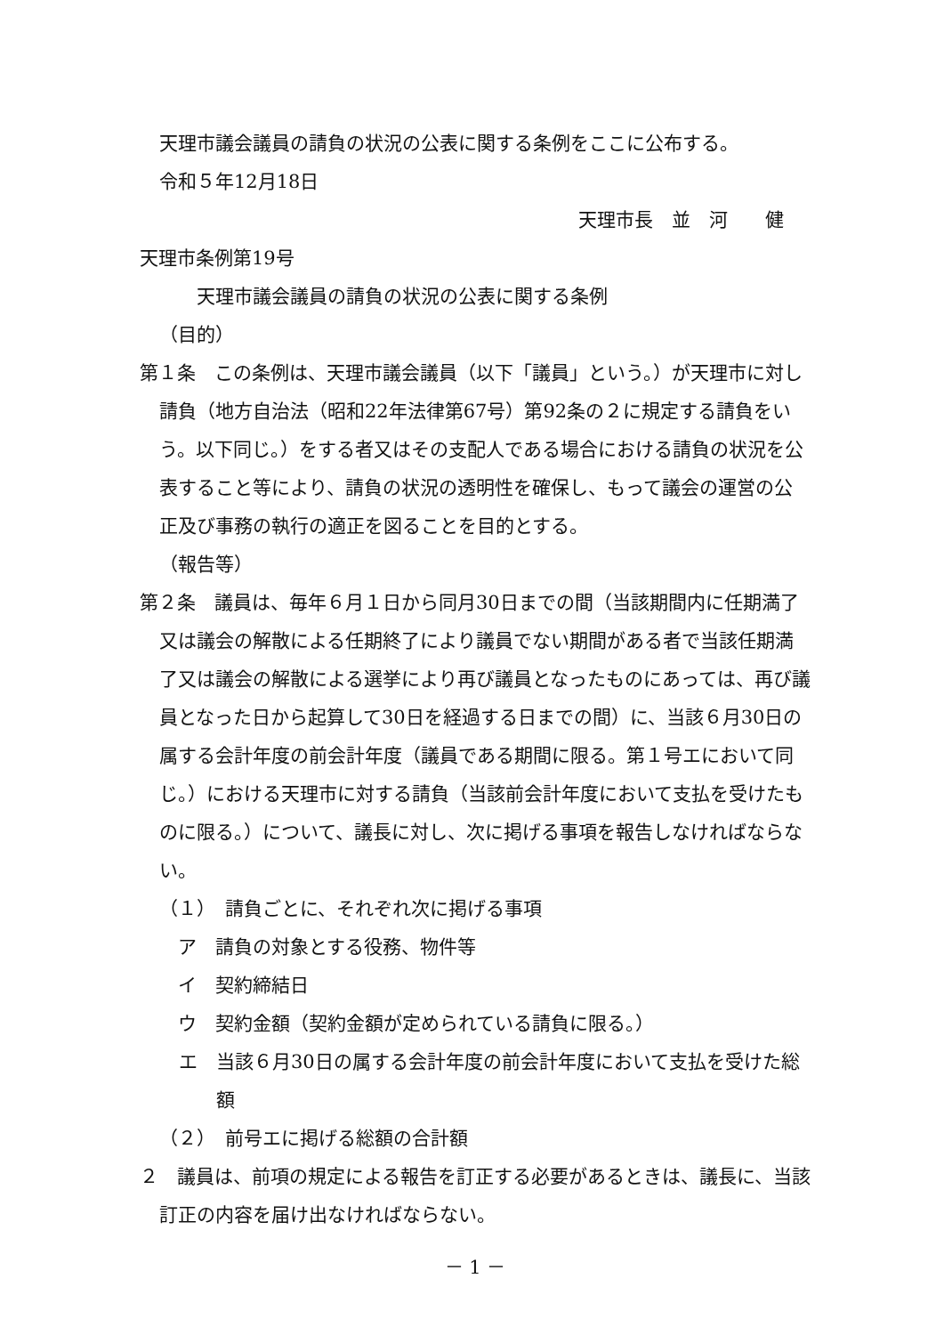天理市議会議員の請負の状況の公表に関する条例をここに公布する。
令和５年12月18日
天理市長　並　河　　健
天理市条例第19号
天理市議会議員の請負の状況の公表に関する条例
（目的）
第１条　この条例は、天理市議会議員（以下「議員」という。）が天理市に対し請負（地方自治法（昭和22年法律第67号）第92条の２に規定する請負をいう。以下同じ。）をする者又はその支配人である場合における請負の状況を公表すること等により、請負の状況の透明性を確保し、もって議会の運営の公正及び事務の執行の適正を図ることを目的とする。
（報告等）
第２条　議員は、毎年６月１日から同月30日までの間（当該期間内に任期満了又は議会の解散による任期終了により議員でない期間がある者で当該任期満了又は議会の解散による選挙により再び議員となったものにあっては、再び議員となった日から起算して30日を経過する日までの間）に、当該６月30日の属する会計年度の前会計年度（議員である期間に限る。第１号エにおいて同じ。）における天理市に対する請負（当該前会計年度において支払を受けたものに限る。）について、議長に対し、次に掲げる事項を報告しなければならない。
（１）　請負ごとに、それぞれ次に掲げる事項
　ア　請負の対象とする役務、物件等
　イ　契約締結日
　ウ　契約金額（契約金額が定められている請負に限る。）
エ　当該６月30日の属する会計年度の前会計年度において支払を受けた総額
（２）　前号エに掲げる総額の合計額
２　議員は、前項の規定による報告を訂正する必要があるときは、議長に、当該訂正の内容を届け出なければならない。
－ 1 －